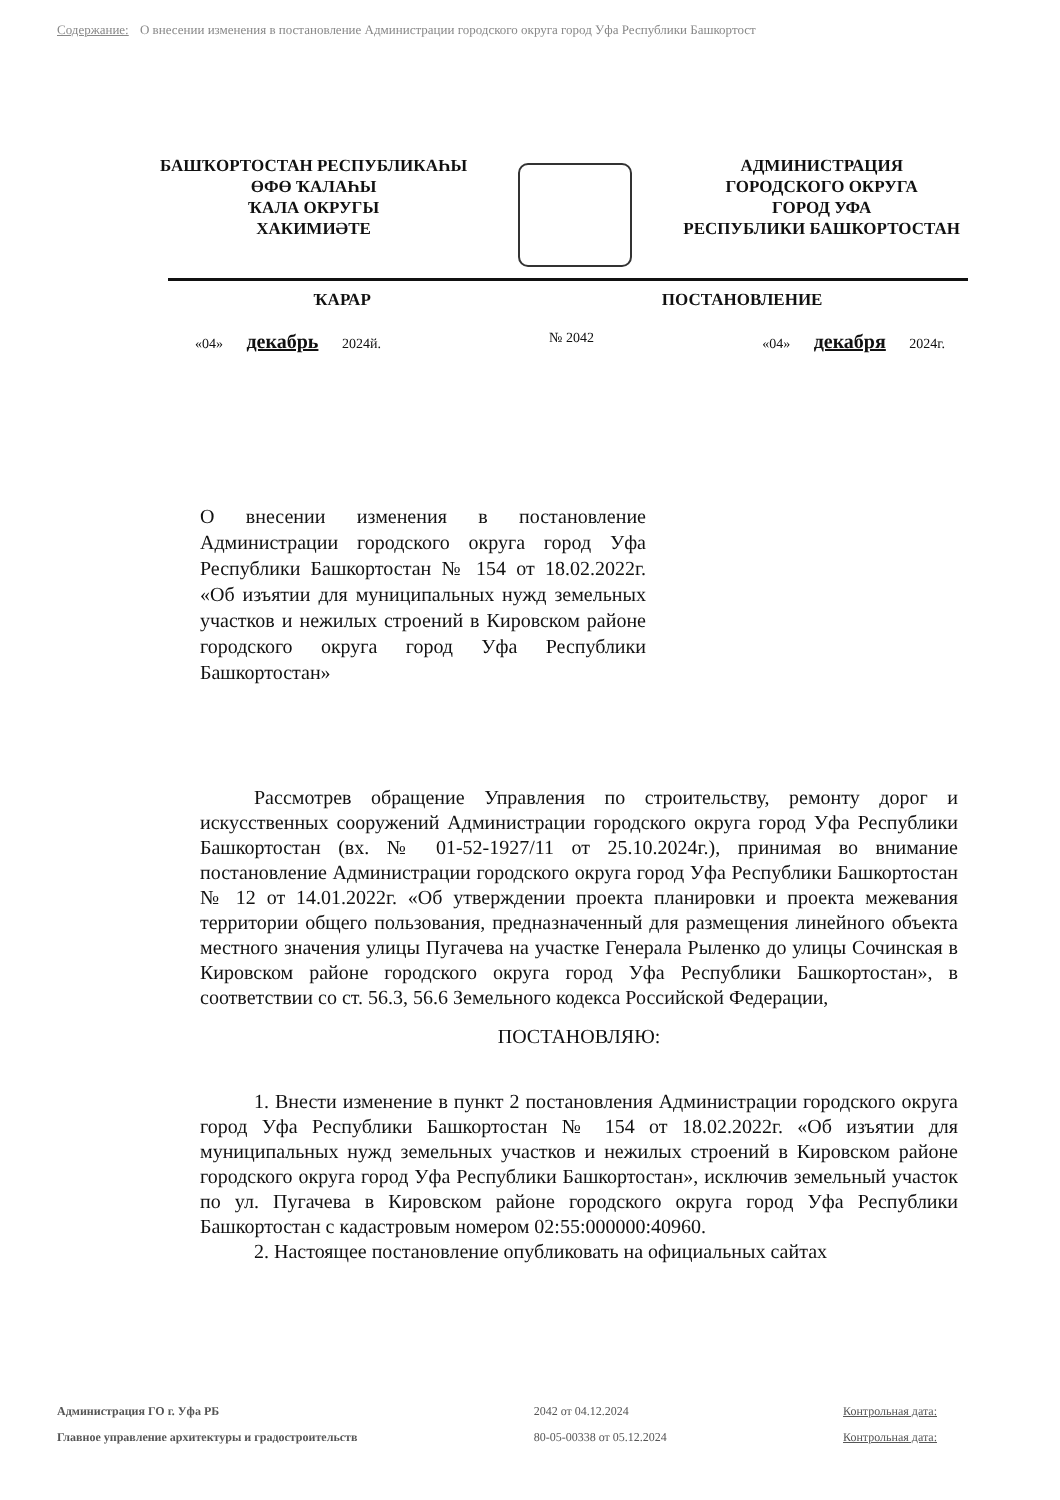Содержание: О внесении изменения в постановление Администрации городского округа город Уфа Республики Башкортост
БАШҠОРТОСТАН РЕСПУБЛИКАҺЫ
ӨФӨ ҠАЛАҺЫ
ҠАЛА ОКРУГЫ
ХАКИМИӘТЕ
АДМИНИСТРАЦИЯ
ГОРОДСКОГО ОКРУГА
ГОРОД УФА
РЕСПУБЛИКИ БАШКОРТОСТАН
ҠАРАР ПОСТАНОВЛЕНИЕ
«04» декабрь 2024й. № 2042 «04» декабря 2024г.
О внесении изменения в постановление Администрации городского округа город Уфа Республики Башкортостан № 154 от 18.02.2022г. «Об изъятии для муниципальных нужд земельных участков и нежилых строений в Кировском районе городского округа город Уфа Республики Башкортостан»
Рассмотрев обращение Управления по строительству, ремонту дорог и искусственных сооружений Администрации городского округа город Уфа Республики Башкортостан (вх. № 01-52-1927/11 от 25.10.2024г.), принимая во внимание постановление Администрации городского округа город Уфа Республики Башкортостан № 12 от 14.01.2022г. «Об утверждении проекта планировки и проекта межевания территории общего пользования, предназначенный для размещения линейного объекта местного значения улицы Пугачева на участке Генерала Рыленко до улицы Сочинская в Кировском районе городского округа город Уфа Республики Башкортостан», в соответствии со ст. 56.3, 56.6 Земельного кодекса Российской Федерации,
ПОСТАНОВЛЯЮ:
1. Внести изменение в пункт 2 постановления Администрации городского округа город Уфа Республики Башкортостан № 154 от 18.02.2022г. «Об изъятии для муниципальных нужд земельных участков и нежилых строений в Кировском районе городского округа город Уфа Республики Башкортостан», исключив земельный участок по ул. Пугачева в Кировском районе городского округа город Уфа Республики Башкортостан с кадастровым номером 02:55:000000:40960.
2. Настоящее постановление опубликовать на официальных сайтах
Администрация ГО г. Уфа РБ
Главное управление архитектуры и градостроительств
2042 от 04.12.2024
80-05-00338 от 05.12.2024
Контрольная дата:
Контрольная дата: